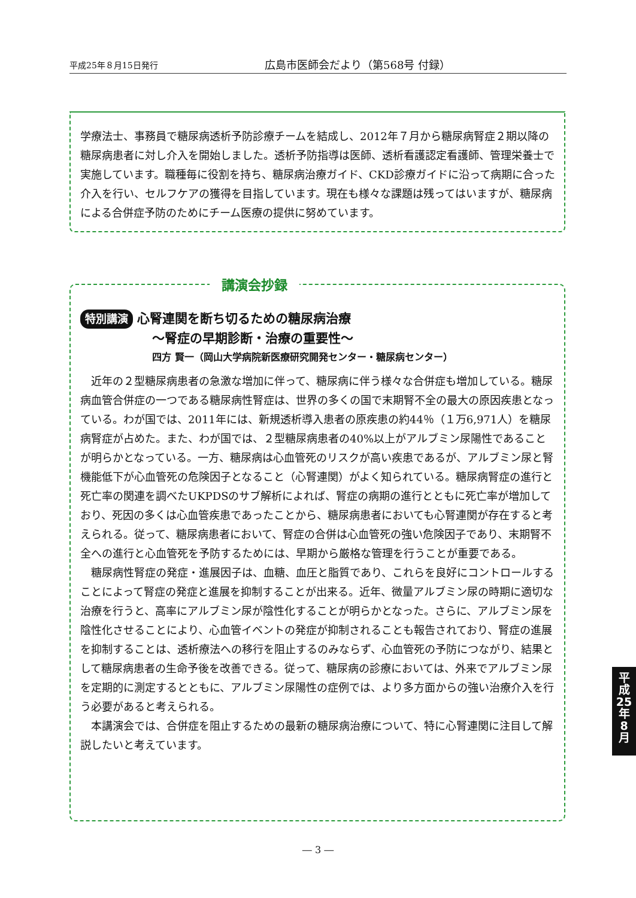平成25年８月15日発行 広島市医師会だより（第568号 付録）
学療法士、事務員で糖尿病透析予防診療チームを結成し、2012年７月から糖尿病腎症２期以降の糖尿病患者に対し介入を開始しました。透析予防指導は医師、透析看護認定看護師、管理栄養士で実施しています。職種毎に役割を持ち、糖尿病治療ガイド、CKD診療ガイドに沿って病期に合った介入を行い、セルフケアの獲得を目指しています。現在も様々な課題は残ってはいますが、糖尿病による合併症予防のためにチーム医療の提供に努めています。
特別講演 心腎連関を断ち切るための糖尿病治療
～腎症の早期診断・治療の重要性～
四方 賢一（岡山大学病院新医療研究開発センター・糖尿病センター）
近年の２型糖尿病患者の急激な増加に伴って、糖尿病に伴う様々な合併症も増加している。糖尿病血管合併症の一つである糖尿病性腎症は、世界の多くの国で末期腎不全の最大の原因疾患となっている。わが国では、2011年には、新規透析導入患者の原疾患の約44％（１万6,971人）を糖尿病腎症が占めた。また、わが国では、２型糖尿病患者の40%以上がアルブミン尿陽性であることが明らかとなっている。一方、糖尿病は心血管死のリスクが高い疾患であるが、アルブミン尿と腎機能低下が心血管死の危険因子となること（心腎連関）がよく知られている。糖尿病腎症の進行と死亡率の関連を調べたUKPDSのサブ解析によれば、腎症の病期の進行とともに死亡率が増加しており、死因の多くは心血管疾患であったことから、糖尿病患者においても心腎連関が存在すると考えられる。従って、糖尿病患者において、腎症の合併は心血管死の強い危険因子であり、末期腎不全への進行と心血管死を予防するためには、早期から厳格な管理を行うことが重要である。
糖尿病性腎症の発症・進展因子は、血糖、血圧と脂質であり、これらを良好にコントロールすることによって腎症の発症と進展を抑制することが出来る。近年、微量アルブミン尿の時期に適切な治療を行うと、高率にアルブミン尿が陰性化することが明らかとなった。さらに、アルブミン尿を陰性化させることにより、心血管イベントの発症が抑制されることも報告されており、腎症の進展を抑制することは、透析療法への移行を阻止するのみならず、心血管死の予防につながり、結果として糖尿病患者の生命予後を改善できる。従って、糖尿病の診療においては、外来でアルブミン尿を定期的に測定するとともに、アルブミン尿陽性の症例では、より多方面からの強い治療介入を行う必要があると考えられる。
本講演会では、合併症を阻止するための最新の糖尿病治療について、特に心腎連関に注目して解説したいと考えています。
講演会抄録
― 3 ―
平
成
25
年
8
月